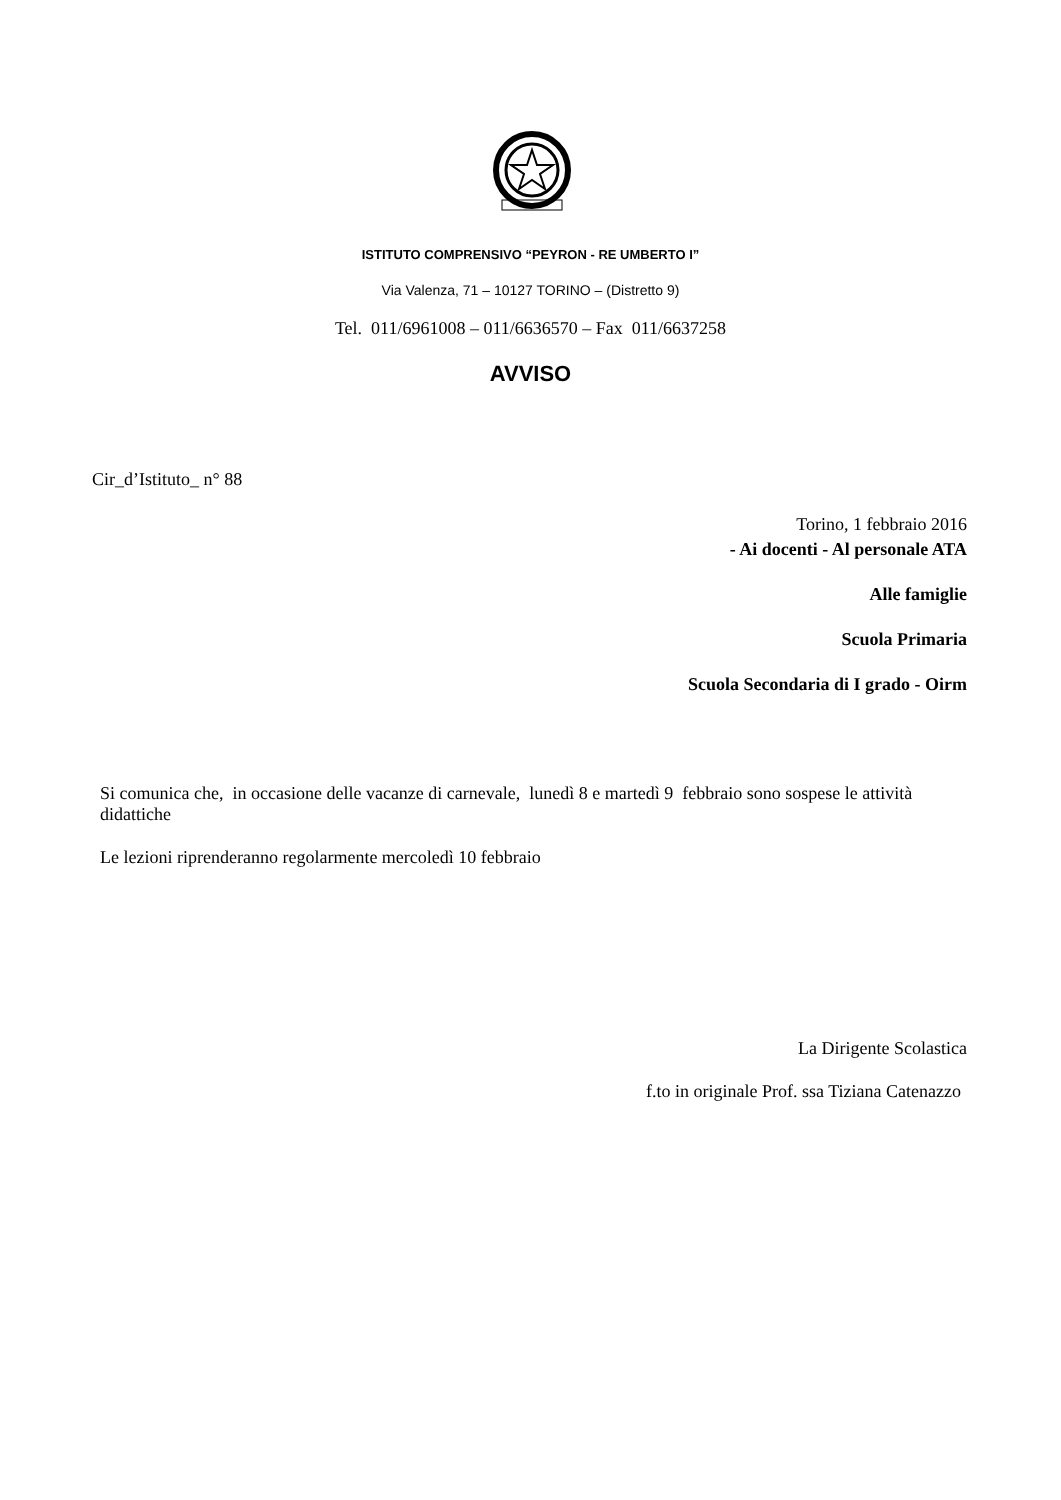ISTITUTO COMPRENSIVO “PEYRON - RE UMBERTO I”
Via Valenza, 71 – 10127 TORINO – (Distretto 9)
Tel. 011/6961008 – 011/6636570 – Fax 011/6637258
AVVISO
Cir_d’Istituto_ n° 88
Torino, 1 febbraio 2016
- Ai docenti - Al personale ATA
Alle famiglie
Scuola Primaria
Scuola Secondaria di I grado - Oirm
Si comunica che, in occasione delle vacanze di carnevale, lunedì 8 e martedì 9 febbraio sono sospese le attività didattiche
Le lezioni riprenderanno regolarmente mercoledì 10 febbraio
La Dirigente Scolastica
f.to in originale Prof. ssa Tiziana Catenazzo